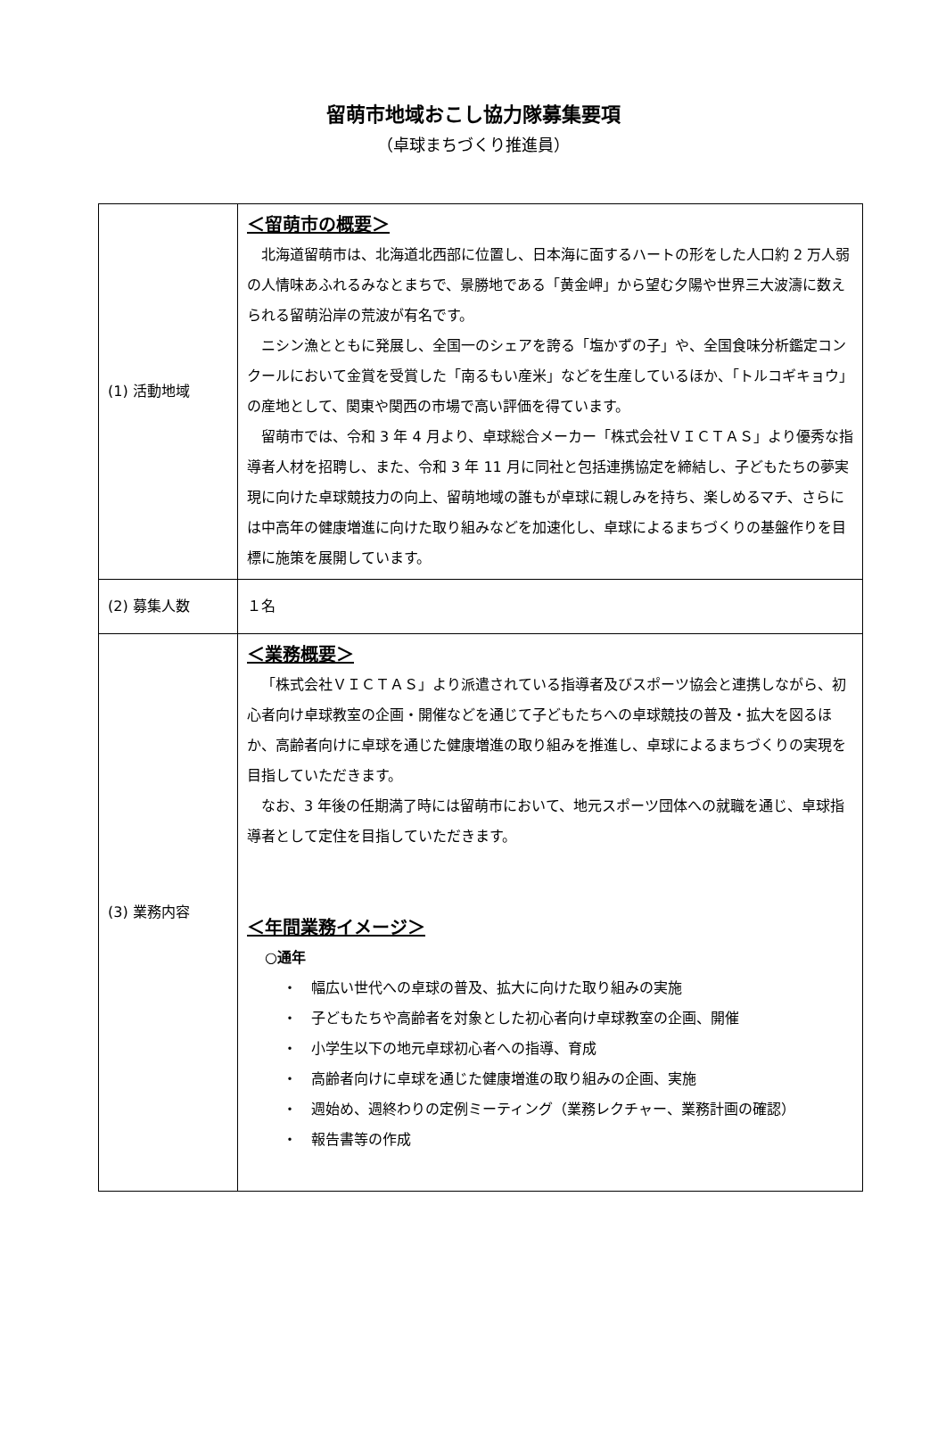留萌市地域おこし協力隊募集要項
（卓球まちづくり推進員）
| (1) 活動地域 | ＜留萌市の概要＞ 北海道留萌市は、北海道北西部に位置し、日本海に面するハートの形をした人口約 2 万人弱の人情味あふれるみなとまちで、景勝地である「黄金岬」から望む夕陽や世界三大波濤に数えられる留萌沿岸の荒波が有名です。 ニシン漁とともに発展し、全国一のシェアを誇る「塩かずの子」や、全国食味分析鑑定コンクールにおいて金賞を受賞した「南るもい産米」などを生産しているほか、「トルコギキョウ」の産地として、関東や関西の市場で高い評価を得ています。 留萌市では、令和 3 年 4 月より、卓球総合メーカー「株式会社ＶＩＣＴＡＳ」より優秀な指導者人材を招聘し、また、令和 3 年 11 月に同社と包括連携協定を締結し、子どもたちの夢実現に向けた卓球競技力の向上、留萌地域の誰もが卓球に親しみを持ち、楽しめるマチ、さらには中高年の健康増進に向けた取り組みなどを加速化し、卓球によるまちづくりの基盤作りを目標に施策を展開しています。 |
| (2) 募集人数 | １名 |
| (3) 業務内容 | ＜業務概要＞ 「株式会社ＶＩＣＴＡＳ」より派遣されている指導者及びスポーツ協会と連携しながら、初心者向け卓球教室の企画・開催などを通じて子どもたちへの卓球競技の普及・拡大を図るほか、高齢者向けに卓球を通じた健康増進の取り組みを推進し、卓球によるまちづくりの実現を目指していただきます。 なお、3 年後の任期満了時には留萌市において、地元スポーツ団体への就職を通じ、卓球指導者として定住を目指していただきます。 ＜年間業務イメージ＞ ○通年 ・ 幅広い世代への卓球の普及、拡大に向けた取り組みの実施 ・ 子どもたちや高齢者を対象とした初心者向け卓球教室の企画、開催 ・ 小学生以下の地元卓球初心者への指導、育成 ・ 高齢者向けに卓球を通じた健康増進の取り組みの企画、実施 ・ 週始め、週終わりの定例ミーティング（業務レクチャー、業務計画の確認） ・ 報告書等の作成 |